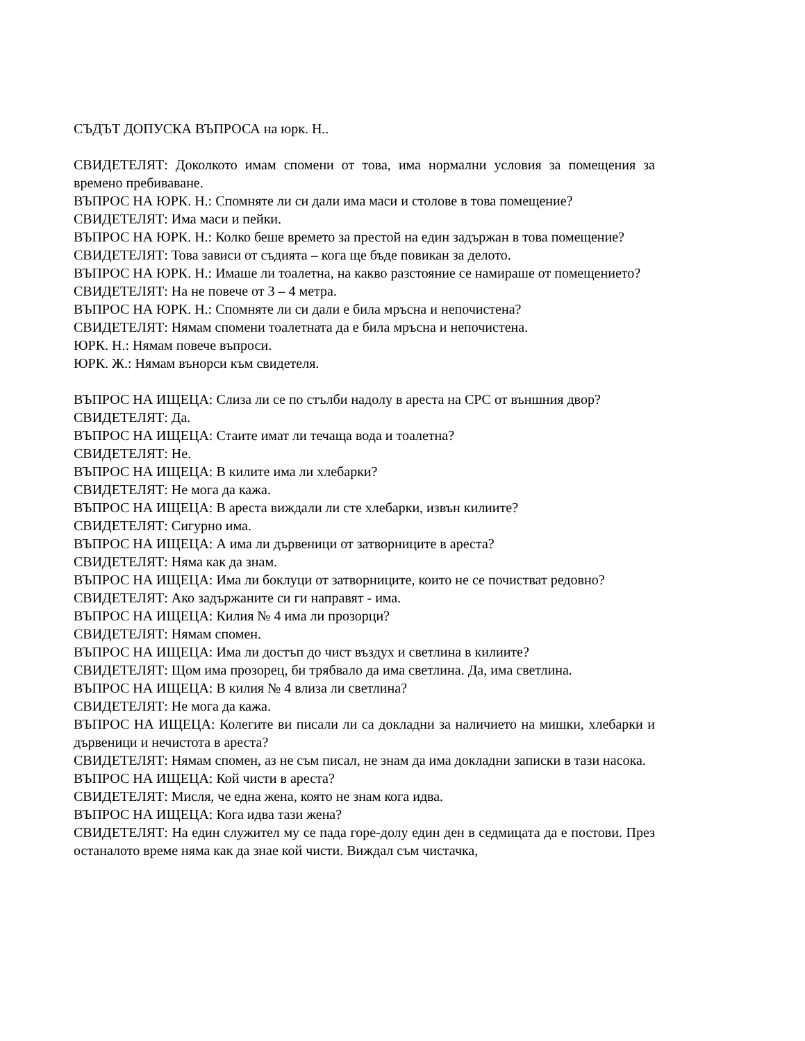СЪДЪТ ДОПУСКА ВЪПРОСА на юрк. Н..
СВИДЕТЕЛЯТ: Доколкото имам спомени от това, има нормални условия за помещения за времено пребиваване.
ВЪПРОС НА ЮРК. Н.: Спомняте ли си дали има маси и столове в това помещение?
СВИДЕТЕЛЯТ: Има маси и пейки.
ВЪПРОС НА ЮРК. Н.: Колко беше времето за престой на един задържан в това помещение?
СВИДЕТЕЛЯТ: Това зависи от съдията – кога ще бъде повикан за делото.
ВЪПРОС НА ЮРК. Н.: Имаше ли тоалетна, на какво разстояние се намираше от помещението?
СВИДЕТЕЛЯТ: На не повече от 3 – 4 метра.
ВЪПРОС НА ЮРК. Н.: Спомняте ли си дали е била мръсна и непочистена?
СВИДЕТЕЛЯТ: Нямам спомени тоалетната да е била мръсна и непочистена.
ЮРК. Н.: Нямам повече въпроси.
ЮРК. Ж.: Нямам вънорси към свидетеля.
ВЪПРОС НА ИЩЕЦА: Слиза ли се по стълби надолу в ареста на СРС от външния двор?
СВИДЕТЕЛЯТ: Да.
ВЪПРОС НА ИЩЕЦА: Стаите имат ли течаща вода и тоалетна?
СВИДЕТЕЛЯТ: Не.
ВЪПРОС НА ИЩЕЦА: В килите има ли хлебарки?
СВИДЕТЕЛЯТ: Не мога да кажа.
ВЪПРОС НА ИЩЕЦА: В ареста виждали ли сте хлебарки, извън килиите?
СВИДЕТЕЛЯТ: Сигурно има.
ВЪПРОС НА ИЩЕЦА: А има ли дървеници от затворниците в ареста?
СВИДЕТЕЛЯТ: Няма как да знам.
ВЪПРОС НА ИЩЕЦА: Има ли боклуци от затворниците, които не се почистват редовно?
СВИДЕТЕЛЯТ: Ако задържаните си ги направят - има.
ВЪПРОС НА ИЩЕЦА: Килия № 4 има ли прозорци?
СВИДЕТЕЛЯТ: Нямам спомен.
ВЪПРОС НА ИЩЕЦА: Има ли достъп до чист въздух и светлина в килиите?
СВИДЕТЕЛЯТ: Щом има прозорец, би трябвало да има светлина. Да, има светлина.
ВЪПРОС НА ИЩЕЦА: В килия № 4 влиза ли светлина?
СВИДЕТЕЛЯТ: Не мога да кажа.
ВЪПРОС НА ИЩЕЦА: Колегите ви писали ли са докладни за наличието на мишки, хлебарки и дървеници и нечистота в ареста?
СВИДЕТЕЛЯТ: Нямам спомен, аз не съм писал, не знам да има докладни записки в тази насока.
ВЪПРОС НА ИЩЕЦА: Кой чисти в ареста?
СВИДЕТЕЛЯТ: Мисля, че една жена, която не знам кога идва.
ВЪПРОС НА ИЩЕЦА: Кога идва тази жена?
СВИДЕТЕЛЯТ: На един служител му се пада горе-долу един ден в седмицата да е постови. През останалото време няма как да знае кой чисти. Виждал съм чистачка,